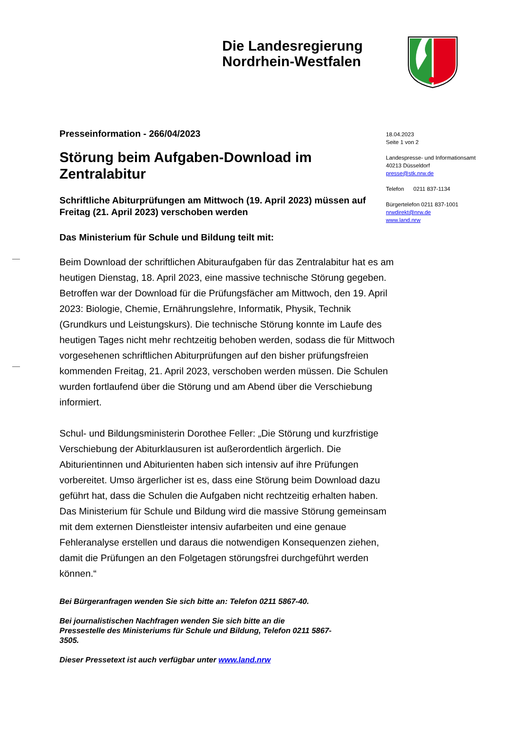Die Landesregierung
Nordrhein-Westfalen
Presseinformation - 266/04/2023
Störung beim Aufgaben-Download im Zentralabitur
Schriftliche Abiturprüfungen am Mittwoch (19. April 2023) müssen auf Freitag (21. April 2023) verschoben werden
Das Ministerium für Schule und Bildung teilt mit:
Beim Download der schriftlichen Abituraufgaben für das Zentralabitur hat es am heutigen Dienstag, 18. April 2023, eine massive technische Störung gegeben. Betroffen war der Download für die Prüfungsfächer am Mittwoch, den 19. April 2023: Biologie, Chemie, Ernährungslehre, Informatik, Physik, Technik (Grundkurs und Leistungskurs). Die technische Störung konnte im Laufe des heutigen Tages nicht mehr rechtzeitig behoben werden, sodass die für Mittwoch vorgesehenen schriftlichen Abiturprüfungen auf den bisher prüfungsfreien kommenden Freitag, 21. April 2023, verschoben werden müssen. Die Schulen wurden fortlaufend über die Störung und am Abend über die Verschiebung informiert.
Schul- und Bildungsministerin Dorothee Feller: „Die Störung und kurzfristige Verschiebung der Abiturklausuren ist außerordentlich ärgerlich. Die Abiturientinnen und Abiturienten haben sich intensiv auf ihre Prüfungen vorbereitet. Umso ärgerlicher ist es, dass eine Störung beim Download dazu geführt hat, dass die Schulen die Aufgaben nicht rechtzeitig erhalten haben. Das Ministerium für Schule und Bildung wird die massive Störung gemeinsam mit dem externen Dienstleister intensiv aufarbeiten und eine genaue Fehleranalyse erstellen und daraus die notwendigen Konsequenzen ziehen, damit die Prüfungen an den Folgetagen störungsfrei durchgeführt werden können.“
Bei Bürgeranfragen wenden Sie sich bitte an: Telefon 0211 5867-40.
Bei journalistischen Nachfragen wenden Sie sich bitte an die Pressestelle des Ministeriums für Schule und Bildung, Telefon 0211 5867-3505.
Dieser Pressetext ist auch verfügbar unter www.land.nrw
18.04.2023
Seite 1 von 2
Landespresse- und Informationsamt
40213 Düsseldorf
presse@stk.nrw.de
Telefon 0211 837-1134
Bürgertelefon 0211 837-1001
nrwdirekt@nrw.de
www.land.nrw